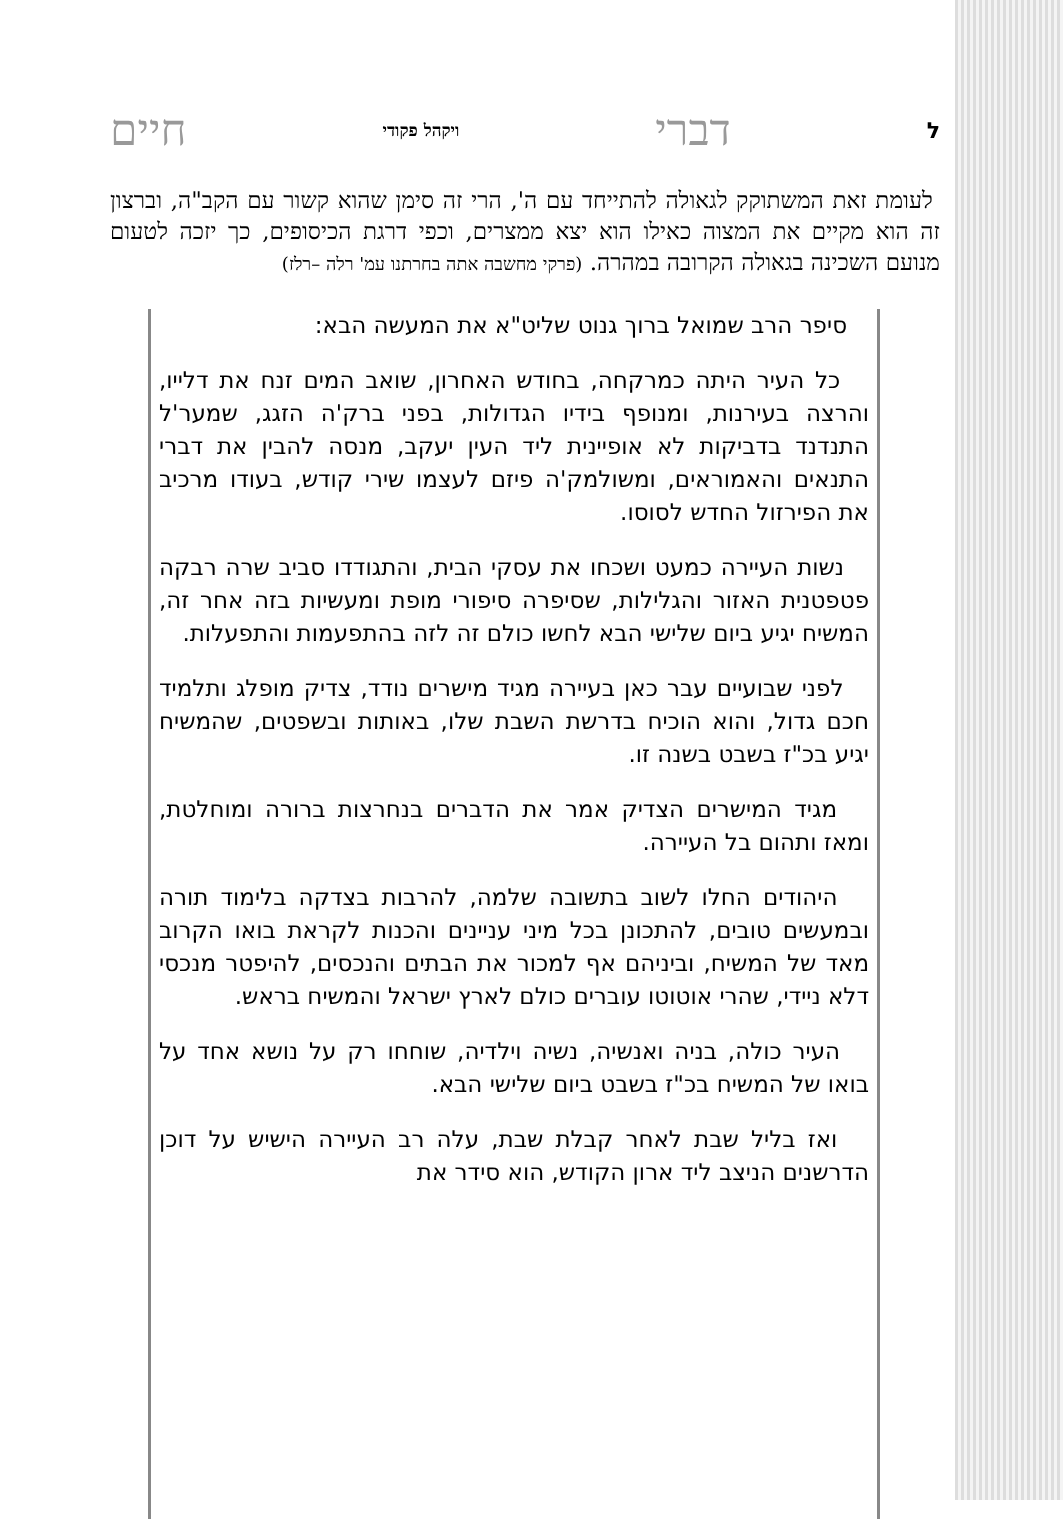לדברי ויקהל פקודי חיים
לעומת זאת המשתוקק לגאולה להתייחד עם ה', הרי זה סימן שהוא קשור עם הקב"ה, וברצון זה הוא מקיים את המצוה כאילו הוא יצא ממצרים, וכפי דרגת הכיסופים, כך יזכה לטעום מנועם השכינה בגאולה הקרובה במהרה. (פרקי מחשבה אתה בחרתנו עמ' רלה –רלז)
סיפר הרב שמואל ברוך גנוט שליט"א את המעשה הבא:
כל העיר היתה כמרקחה, בחודש האחרון, שואב המים זנח את דלייו, והרצה בעירנות, ומנופף בידיו הגדולות, בפני ברק'ה הזגג, שמער'ל התנדנד בדביקות לא אופיינית ליד העין יעקב, מנסה להבין את דברי התנאים והאמוראים, ומשולמק'ה פיזם לעצמו שירי קודש, בעודו מרכיב את הפירזול החדש לסוסו.
נשות העיירה כמעט ושכחו את עסקי הבית, והתגודדו סביב שרה רבקה פטפטנית האזור והגלילות, שסיפרה סיפורי מופת ומעשיות בזה אחר זה, המשיח יגיע ביום שלישי הבא לחשו כולם זה לזה בהתפעמות והתפעלות.
לפני שבועיים עבר כאן בעיירה מגיד מישרים נודד, צדיק מופלג ותלמיד חכם גדול, והוא הוכיח בדרשת השבת שלו, באותות ובשפטים, שהמשיח יגיע בכ"ז בשבט בשנה זו.
מגיד המישרים הצדיק אמר את הדברים בנחרצות ברורה ומוחלטת, ומאז ותהום בל העיירה.
היהודים החלו לשוב בתשובה שלמה, להרבות בצדקה בלימוד תורה ובמעשים טובים, להתכונן בכל מיני עניינים והכנות לקראת בואו הקרוב מאד של המשיח, וביניהם אף למכור את הבתים והנכסים, להיפטר מנכסי דלא ניידי, שהרי אוטוטו עוברים כולם לארץ ישראל והמשיח בראש.
העיר כולה, בניה ואנשיה, נשיה וילדיה, שוחחו רק על נושא אחד על בואו של המשיח בכ"ז בשבט ביום שלישי הבא.
ואז בליל שבת לאחר קבלת שבת, עלה רב העיירה הישיש על דוכן הדרשנים הניצב ליד ארון הקודש, הוא סידר את